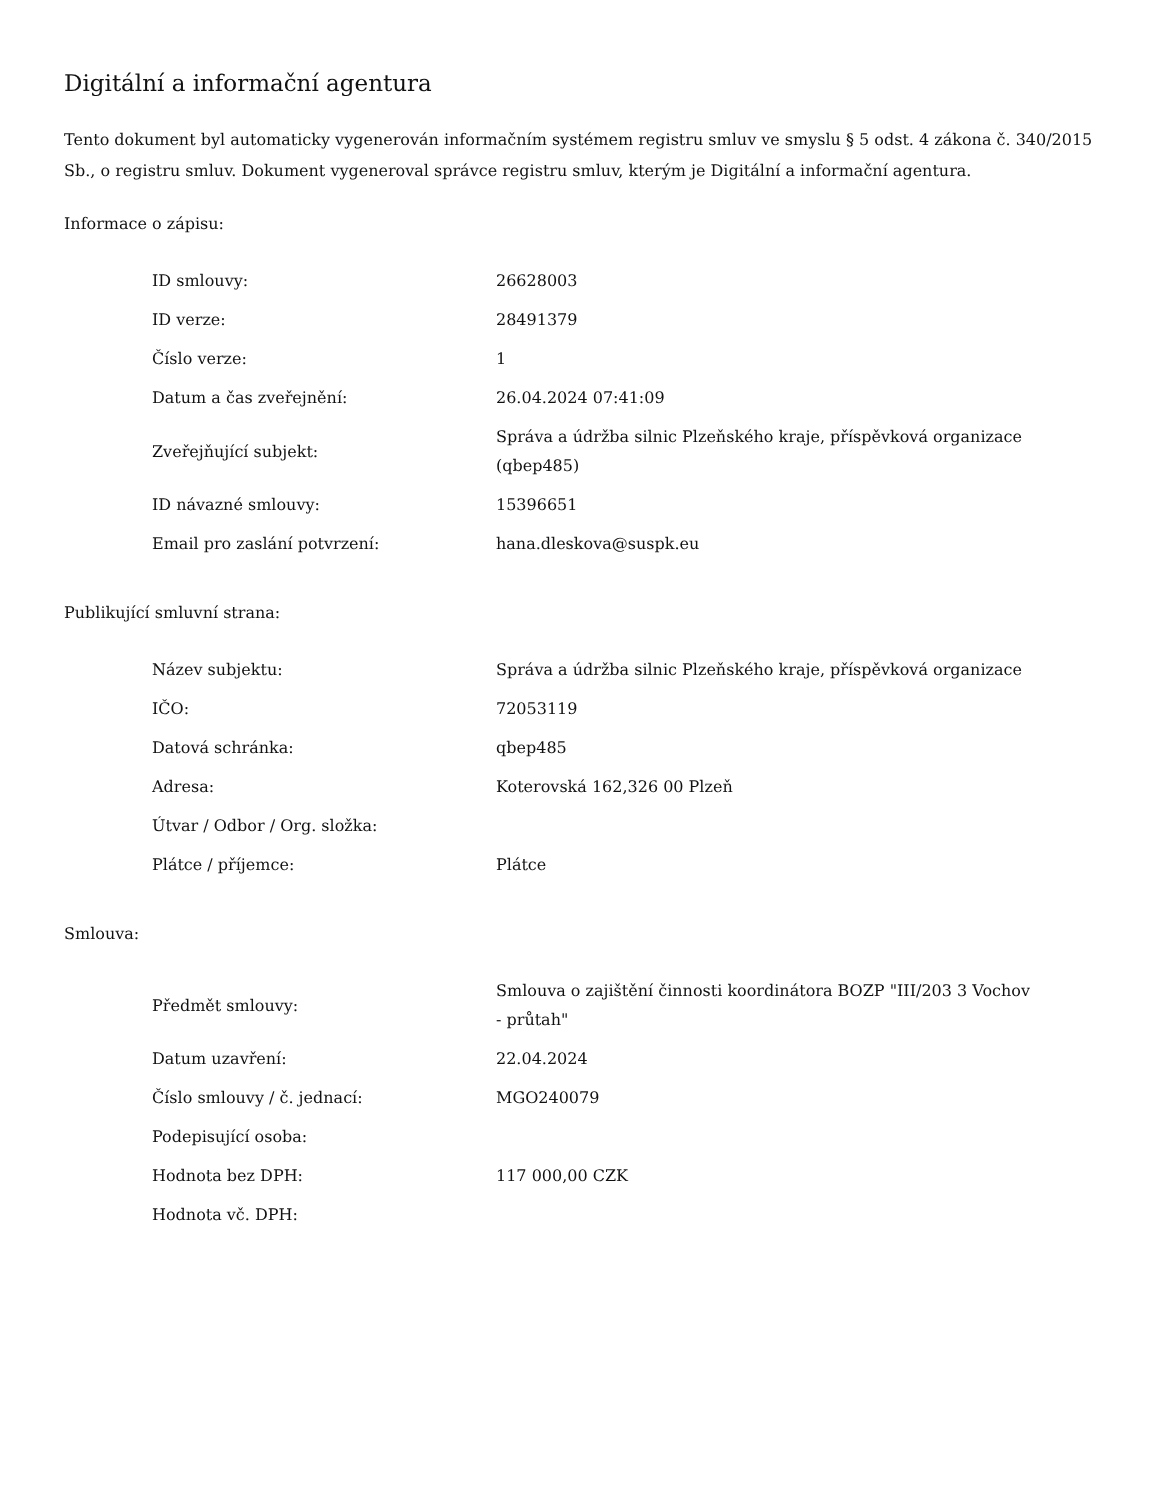Digitální a informační agentura
Tento dokument byl automaticky vygenerován informačním systémem registru smluv ve smyslu § 5 odst. 4 zákona č. 340/2015 Sb., o registru smluv. Dokument vygeneroval správce registru smluv, kterým je Digitální a informační agentura.
Informace o zápisu:
| ID smlouvy: | 26628003 |
| ID verze: | 28491379 |
| Číslo verze: | 1 |
| Datum a čas zveřejnění: | 26.04.2024 07:41:09 |
| Zveřejňující subjekt: | Správa a údržba silnic Plzeňského kraje, příspěvková organizace (qbep485) |
| ID návazné smlouvy: | 15396651 |
| Email pro zaslání potvrzení: | hana.dleskova@suspk.eu |
Publikující smluvní strana:
| Název subjektu: | Správa a údržba silnic Plzeňského kraje, příspěvková organizace |
| IČO: | 72053119 |
| Datová schránka: | qbep485 |
| Adresa: | Koterovská 162,326 00 Plzeň |
| Útvar / Odbor / Org. složka: | |
| Plátce / příjemce: | Plátce |
Smlouva:
| Předmět smlouvy: | Smlouva o zajištění činnosti koordinátora BOZP "III/203 3 Vochov - průtah" |
| Datum uzavření: | 22.04.2024 |
| Číslo smlouvy / č. jednací: | MGO240079 |
| Podepisující osoba: | |
| Hodnota bez DPH: | 117 000,00 CZK |
| Hodnota vč. DPH: | |